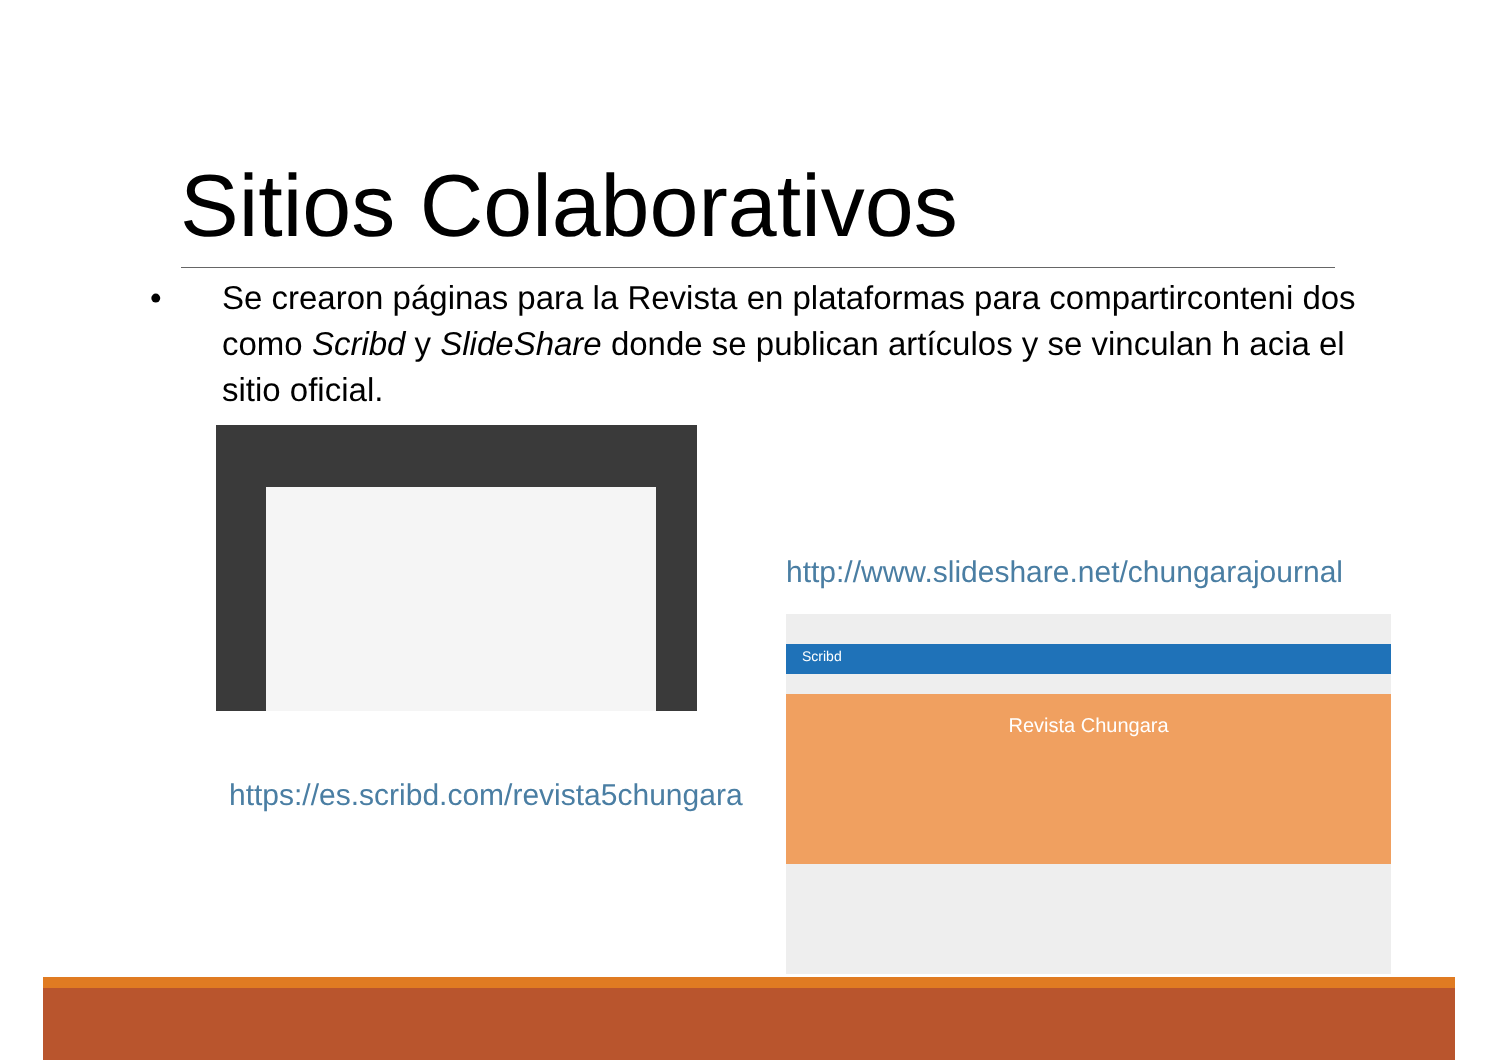Sitios Colaborativos
• Se crearon páginas para la Revista en plataformas para compartirconteni dos como Scribd y SlideShare donde se publican artículos y se vinculan h acia el sitio oficial.
http://www.slideshare.net/chungarajournal
https://es.scribd.com/revista5chungara
Scribd
Revista Chungara